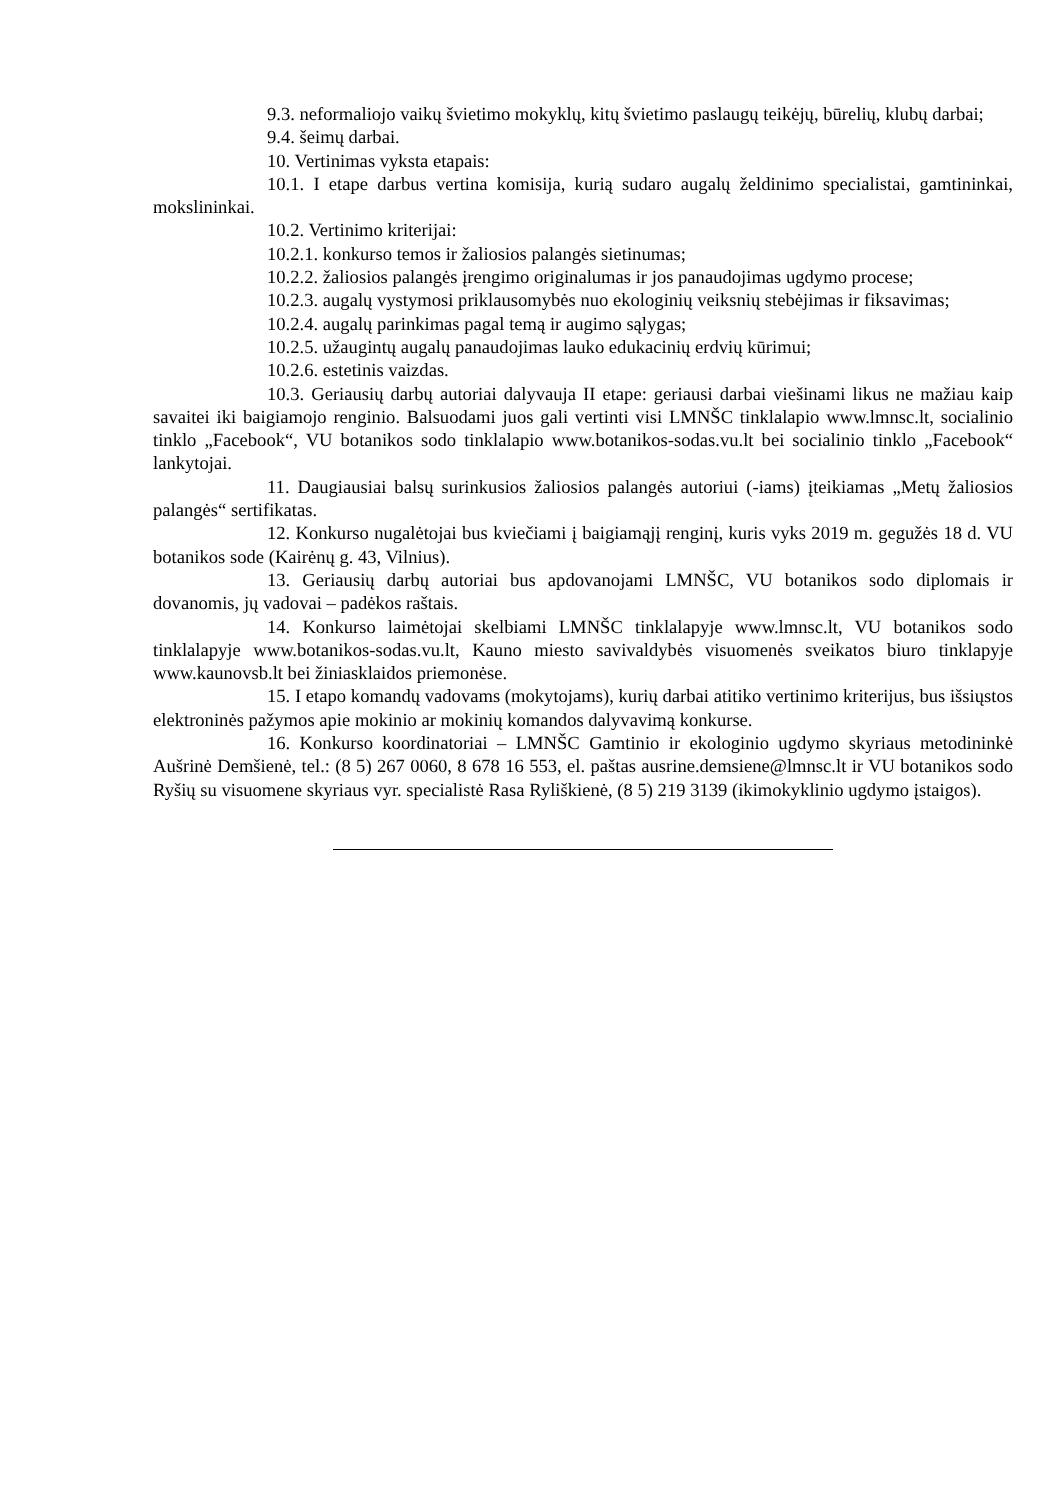9.3. neformaliojo vaikų švietimo mokyklų, kitų švietimo paslaugų teikėjų, būrelių, klubų darbai;
9.4. šeimų darbai.
10. Vertinimas vyksta etapais:
10.1. I etape darbus vertina komisija, kurią sudaro augalų želdinimo specialistai, gamtininkai, mokslininkai.
10.2. Vertinimo kriterijai:
10.2.1. konkurso temos ir žaliosios palangės sietinumas;
10.2.2. žaliosios palangės įrengimo originalumas ir jos panaudojimas ugdymo procese;
10.2.3. augalų vystymosi priklausomybės nuo ekologinių veiksnių stebėjimas ir fiksavimas;
10.2.4. augalų parinkimas pagal temą ir augimo sąlygas;
10.2.5. užaugintų augalų panaudojimas lauko edukacinių erdvių kūrimui;
10.2.6. estetinis vaizdas.
10.3. Geriausių darbų autoriai dalyvauja II etape: geriausi darbai viešinami likus ne mažiau kaip savaitei iki baigiamojo renginio. Balsuodami juos gali vertinti visi LMNŠC tinklalapio www.lmnsc.lt, socialinio tinklo „Facebook“, VU botanikos sodo tinklalapio www.botanikos-sodas.vu.lt bei socialinio tinklo „Facebook“ lankytojai.
11. Daugiausiai balsų surinkusios žaliosios palangės autoriui (-iams) įteikiamas „Metų žaliosios palangės“ sertifikatas.
12. Konkurso nugalėtojai bus kviečiami į baigiamąjį renginį, kuris vyks 2019 m. gegužės 18 d. VU botanikos sode (Kairėnų g. 43, Vilnius).
13. Geriausių darbų autoriai bus apdovanojami LMNŠC, VU botanikos sodo diplomais ir dovanomis, jų vadovai – padėkos raštais.
14. Konkurso laimėtojai skelbiami LMNŠC tinklalapyje www.lmnsc.lt, VU botanikos sodo tinklalapyje www.botanikos-sodas.vu.lt, Kauno miesto savivaldybės visuomenės sveikatos biuro tinklapyje www.kaunovsb.lt bei žiniasklaidos priemonėse.
15. I etapo komandų vadovams (mokytojams), kurių darbai atitiko vertinimo kriterijus, bus išsiųstos elektroninės pažymos apie mokinio ar mokinių komandos dalyvavimą konkurse.
16. Konkurso koordinatoriai – LMNŠC Gamtinio ir ekologinio ugdymo skyriaus metodininkė Aušrinė Demšienė, tel.: (8 5) 267 0060, 8 678 16 553, el. paštas ausrine.demsiene@lmnsc.lt ir VU botanikos sodo Ryšių su visuomene skyriaus vyr. specialistė Rasa Ryliškienė, (8 5) 219 3139 (ikimokyklinio ugdymo įstaigos).